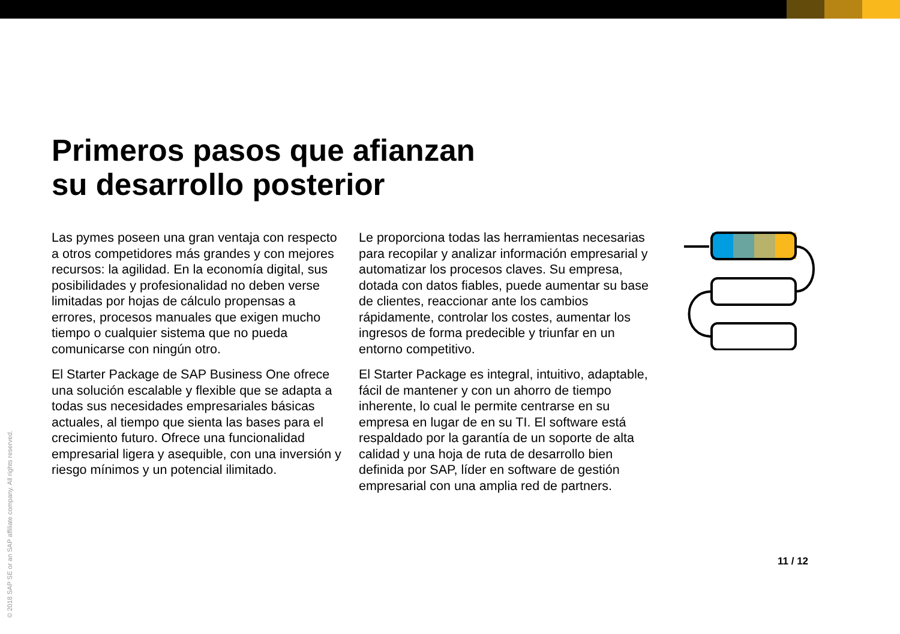Primeros pasos que afianzan
su desarrollo posterior
Las pymes poseen una gran ventaja con respecto a otros competidores más grandes y con mejores recursos: la agilidad. En la economía digital, sus posibilidades y profesionalidad no deben verse limitadas por hojas de cálculo propensas a errores, procesos manuales que exigen mucho tiempo o cualquier sistema que no pueda comunicarse con ningún otro.
El Starter Package de SAP Business One ofrece una solución escalable y flexible que se adapta a todas sus necesidades empresariales básicas actuales, al tiempo que sienta las bases para el crecimiento futuro. Ofrece una funcionalidad empresarial ligera y asequible, con una inversión y riesgo mínimos y un potencial ilimitado.
Le proporciona todas las herramientas necesarias para recopilar y analizar información empresarial y automatizar los procesos claves. Su empresa, dotada con datos fiables, puede aumentar su base de clientes, reaccionar ante los cambios rápidamente, controlar los costes, aumentar los ingresos de forma predecible y triunfar en un entorno competitivo.
El Starter Package es integral, intuitivo, adaptable, fácil de mantener y con un ahorro de tiempo inherente, lo cual le permite centrarse en su empresa en lugar de en su TI. El software está respaldado por la garantía de un soporte de alta calidad y una hoja de ruta de desarrollo bien definida por SAP, líder en software de gestión empresarial con una amplia red de partners.
© 2018 SAP SE or an SAP affiliate company. All rights reserved.
11 / 12